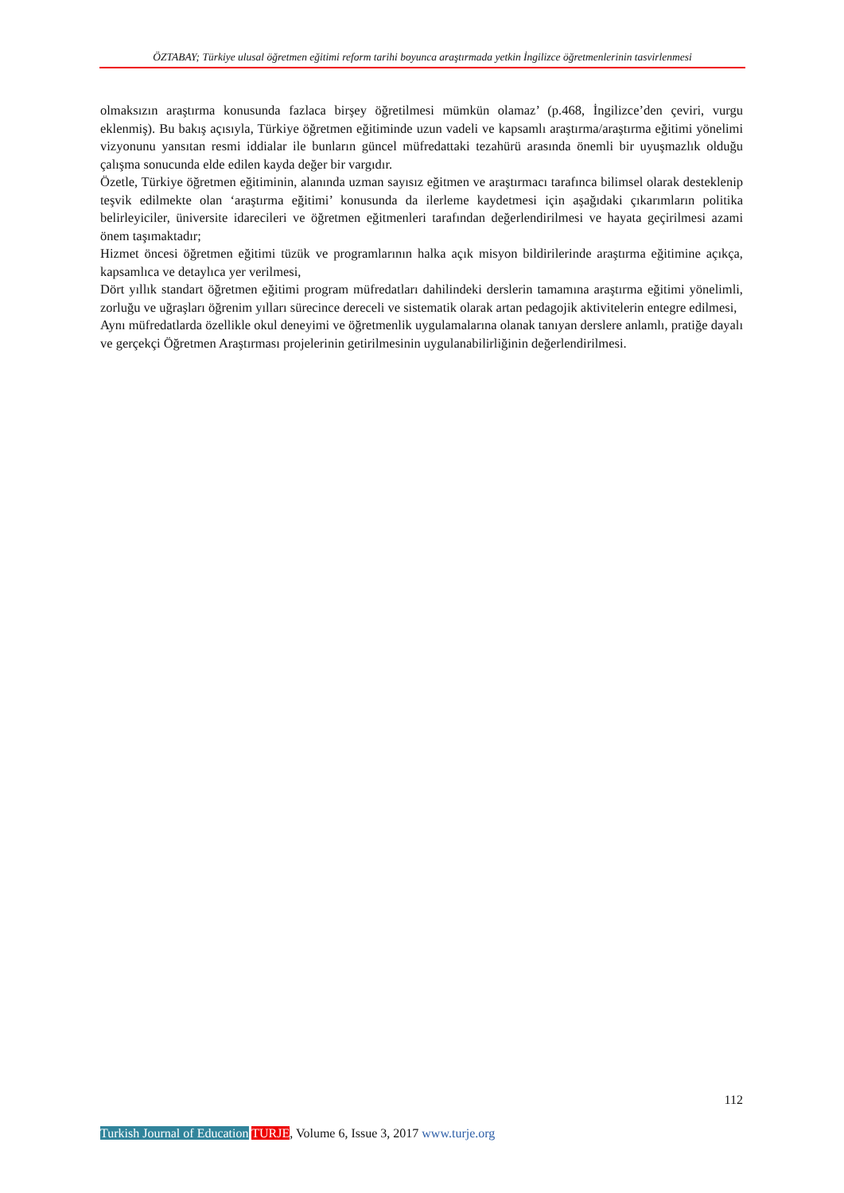ÖZTABAY; Türkiye ulusal öğretmen eğitimi reform tarihi boyunca araştırmada yetkin İngilizce öğretmenlerinin tasvirlenmesi
olmaksızın araştırma konusunda fazlaca birşey öğretilmesi mümkün olamaz’ (p.468, İngilizce’den çeviri, vurgu eklenmiş). Bu bakış açısıyla, Türkiye öğretmen eğitiminde uzun vadeli ve kapsamlı araştırma/araştırma eğitimi yönelimi vizyonunu yansıtan resmi iddialar ile bunların güncel müfredattaki tezahürü arasında önemli bir uyuşmazlık olduğu çalışma sonucunda elde edilen kayda değer bir vargıdır.
Özetle, Türkiye öğretmen eğitiminin, alanında uzman sayısız eğitmen ve araştırmacı tarafınca bilimsel olarak desteklenip teşvik edilmekte olan ‘araştırma eğitimi’ konusunda da ilerleme kaydetmesi için aşağıdaki çıkarımların politika belirleyiciler, üniversite idarecileri ve öğretmen eğitmenleri tarafından değerlendirilmesi ve hayata geçirilmesi azami önem taşımaktadır;
Hizmet öncesi öğretmen eğitimi tüzük ve programlarının halka açık misyon bildirilerinde araştırma eğitimine açıkça, kapsamlıca ve detaylıca yer verilmesi,
Dört yıllık standart öğretmen eğitimi program müfredatları dahilindeki derslerin tamamına araştırma eğitimi yönelimli, zorluğu ve uğraşları öğrenim yılları sürecince dereceli ve sistematik olarak artan pedagojik aktivitelerin entegre edilmesi,
Aynı müfredatlarda özellikle okul deneyimi ve öğretmenlik uygulamalarına olanak tanıyan derslere anlamlı, pratiğe dayalı ve gerçekçi Öğretmen Araştırması projelerinin getirilmesinin uygulanabilirliğinin değerlendirilmesi.
112
Turkish Journal of Education TURJE, Volume 6, Issue 3, 2017 www.turje.org